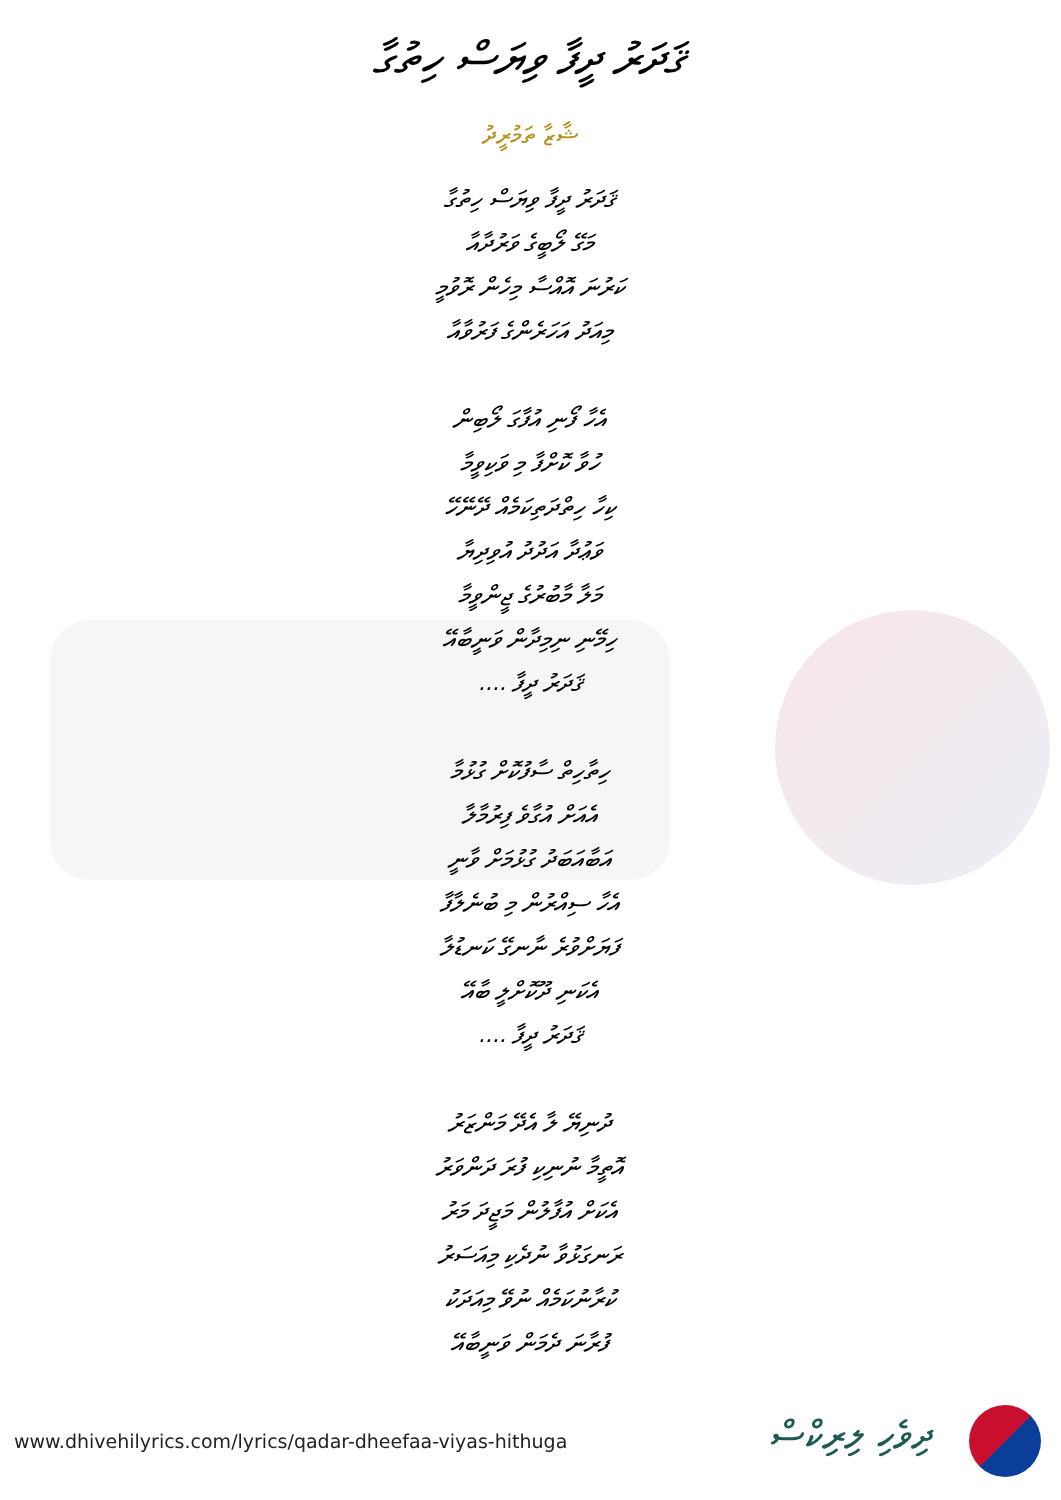ޤަދަރު ދީފާ ވިޔަސް ހިތުގާ
ޝާޒާ ތަމުރީދު
ޤަދަރު ދީފާ ވިޔަސް ހިތުގާ
މަގޭ ލޯބީގެ ވަރުދާއާ
ކަރުނަ އޮއްސާ މިހެން ރޮވުމީ
މިއަދު އަހަރެންގެ ފަރުވާއާ
އެހާ ފޯނި އުފާގަ ލޯބިން
ހުވާ ކޮށްފާ މި ވަކިވީމާ
ކިހާ ހިތްދަތިކަމެއް ދޭނޭހޭ
ވަޢުދާ އަދުދު އުވިދިޔާ
މަލާ މާބުރުގެ ޖީންވީމާ
ހިމޭނި ނިމިދާން ވަނީބާއޭ
ޤަދަރު ދީފާ ....
ހިތާހިތް ސާފުކޮށް ގުޅުމާ
އެއަށް އުގާވެ ފިރުމާލާ
އަބާއަބަދު ގުޅުމަށް ވާނީ
އެހާ ސިއްރުން މި ބުނެލާފާ
ފަޔަށްވުރެ ނާނގޭ ކަނޑުލާ
އެކަނި ދޫކޮށްލީ ބާއޭ
ޤަދަރު ދީފާ ....
ދުނިޔޭ ލާ އެދޭ މަންޒަރު
އޮތީމާ ނުނިކި ފުރަ ދަންވަރު
އެކަށް އުފާލުން މަޖީދަ މަރު
ރަނގަޅުވާ ނުދެކި މިއަސަރު
ކުރާނުކަމެއް ނުވޭ މިއަދަކު
ފުރާނަ ދެމަން ވަނީބާއޭ
www.dhivehilyrics.com/lyrics/qadar-dheefaa-viyas-hithuga
ދިވެހި ލިރިކްސް